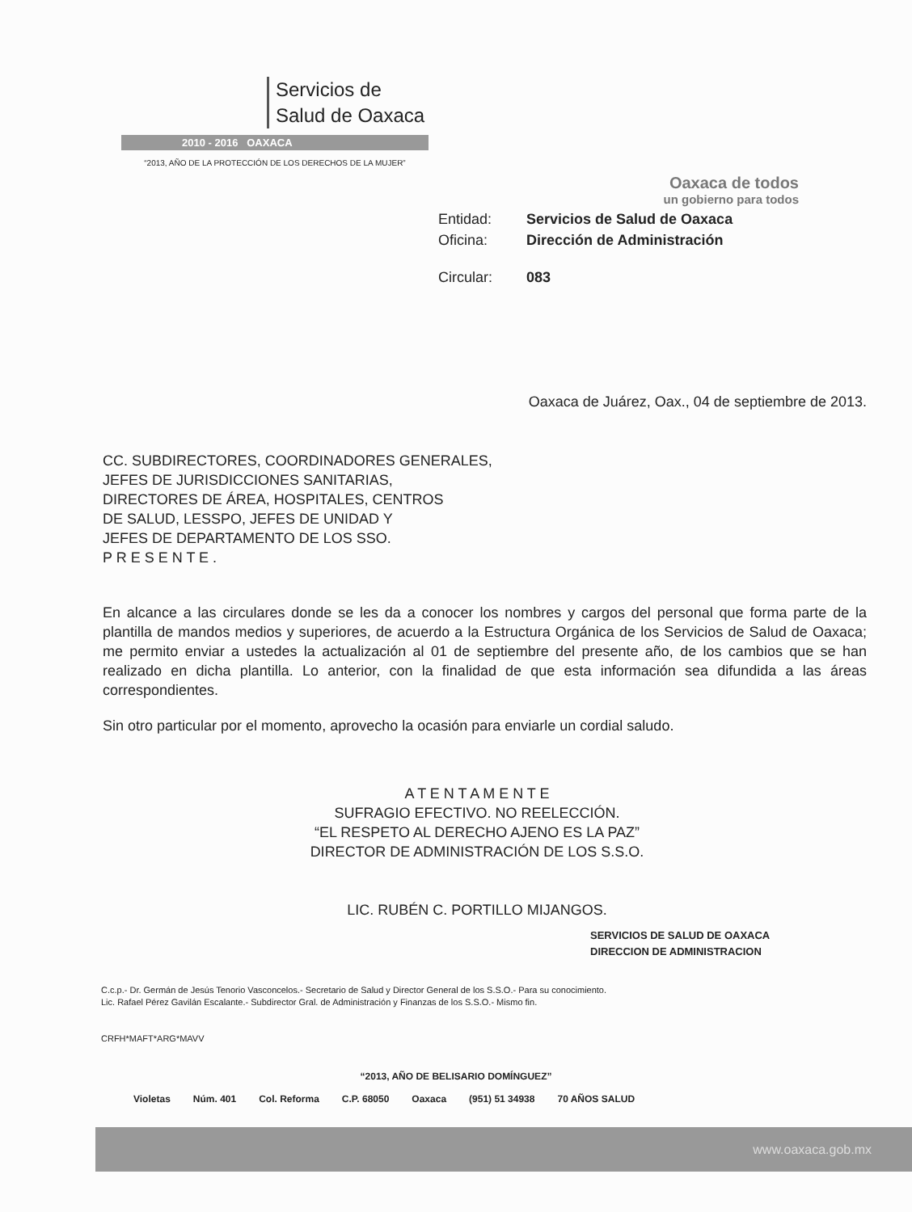Servicios de
Salud de Oaxaca
2010 - 2016 OAXACA
“2013, AÑO DE LA PROTECCIÓN DE LOS DERECHOS DE LA MUJER”
Oaxaca de todos
un gobierno para todos
| Entidad: | Servicios de Salud de Oaxaca |
| Oficina: | Dirección de Administración |
| Circular: | 083 |
Oaxaca de Juárez, Oax., 04 de septiembre de 2013.
CC. SUBDIRECTORES, COORDINADORES GENERALES,
JEFES DE JURISDICCIONES SANITARIAS,
DIRECTORES DE ÁREA, HOSPITALES, CENTROS
DE SALUD, LESSPO, JEFES DE UNIDAD Y
JEFES DE DEPARTAMENTO DE LOS SSO.
P R E S E N T E .
En alcance a las circulares donde se les da a conocer los nombres y cargos del personal que forma parte de la plantilla de mandos medios y superiores, de acuerdo a la Estructura Orgánica de los Servicios de Salud de Oaxaca; me permito enviar a ustedes la actualización al 01 de septiembre del presente año, de los cambios que se han realizado en dicha plantilla. Lo anterior, con la finalidad de que esta información sea difundida a las áreas correspondientes.
Sin otro particular por el momento, aprovecho la ocasión para enviarle un cordial saludo.
A T E N T A M E N T E
SUFRAGIO EFECTIVO. NO REELECCIÓN.
“EL RESPETO AL DERECHO AJENO ES LA PAZ”
DIRECTOR DE ADMINISTRACIÓN DE LOS S.S.O.
LIC. RUBÉN C. PORTILLO MIJANGOS.
SERVICIOS DE SALUD DE OAXACA
DIRECCION DE ADMINISTRACION
C.c.p.- Dr. Germán de Jesús Tenorio Vasconcelos.- Secretario de Salud y Director General de los S.S.O.- Para su conocimiento.
Lic. Rafael Pérez Gavilán Escalante.- Subdirector Gral. de Administración y Finanzas de los S.S.O.- Mismo fin.
CRFH*MAFT*ARG*MAVV
“2013, AÑO DE BELISARIO DOMÍNGUEZ”
Violetas Núm. 401 Col. Reforma C.P. 68050 Oaxaca (951) 51 34938 70 AÑOS SALUD
www.oaxaca.gob.mx